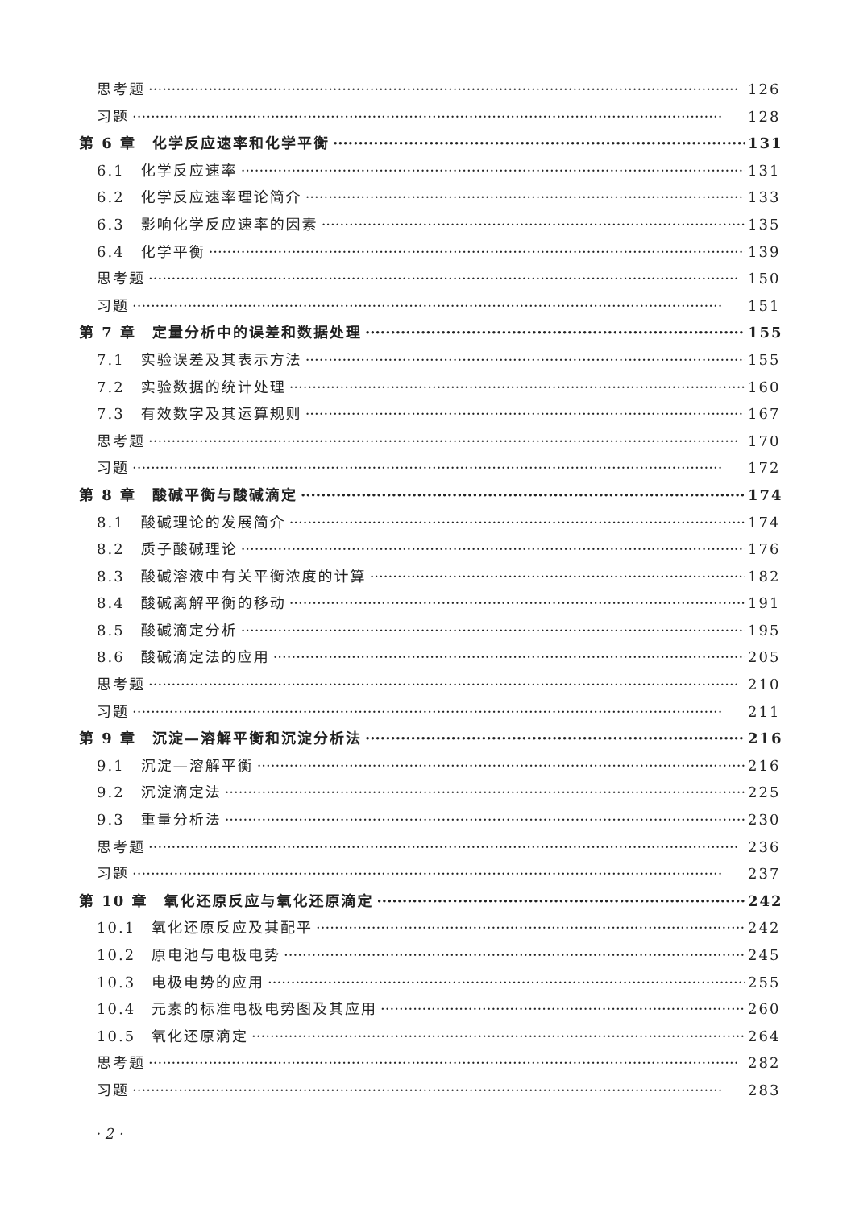思考题 126
习题 128
第 6 章　化学反应速率和化学平衡 131
6.1　化学反应速率 131
6.2　化学反应速率理论简介 133
6.3　影响化学反应速率的因素 135
6.4　化学平衡 139
思考题 150
习题 151
第 7 章　定量分析中的误差和数据处理 155
7.1　实验误差及其表示方法 155
7.2　实验数据的统计处理 160
7.3　有效数字及其运算规则 167
思考题 170
习题 172
第 8 章　酸碱平衡与酸碱滴定 174
8.1　酸碱理论的发展简介 174
8.2　质子酸碱理论 176
8.3　酸碱溶液中有关平衡浓度的计算 182
8.4　酸碱离解平衡的移动 191
8.5　酸碱滴定分析 195
8.6　酸碱滴定法的应用 205
思考题 210
习题 211
第 9 章　沉淀—溶解平衡和沉淀分析法 216
9.1　沉淀—溶解平衡 216
9.2　沉淀滴定法 225
9.3　重量分析法 230
思考题 236
习题 237
第 10 章　氧化还原反应与氧化还原滴定 242
10.1　氧化还原反应及其配平 242
10.2　原电池与电极电势 245
10.3　电极电势的应用 255
10.4　元素的标准电极电势图及其应用 260
10.5　氧化还原滴定 264
思考题 282
习题 283
· 2 ·